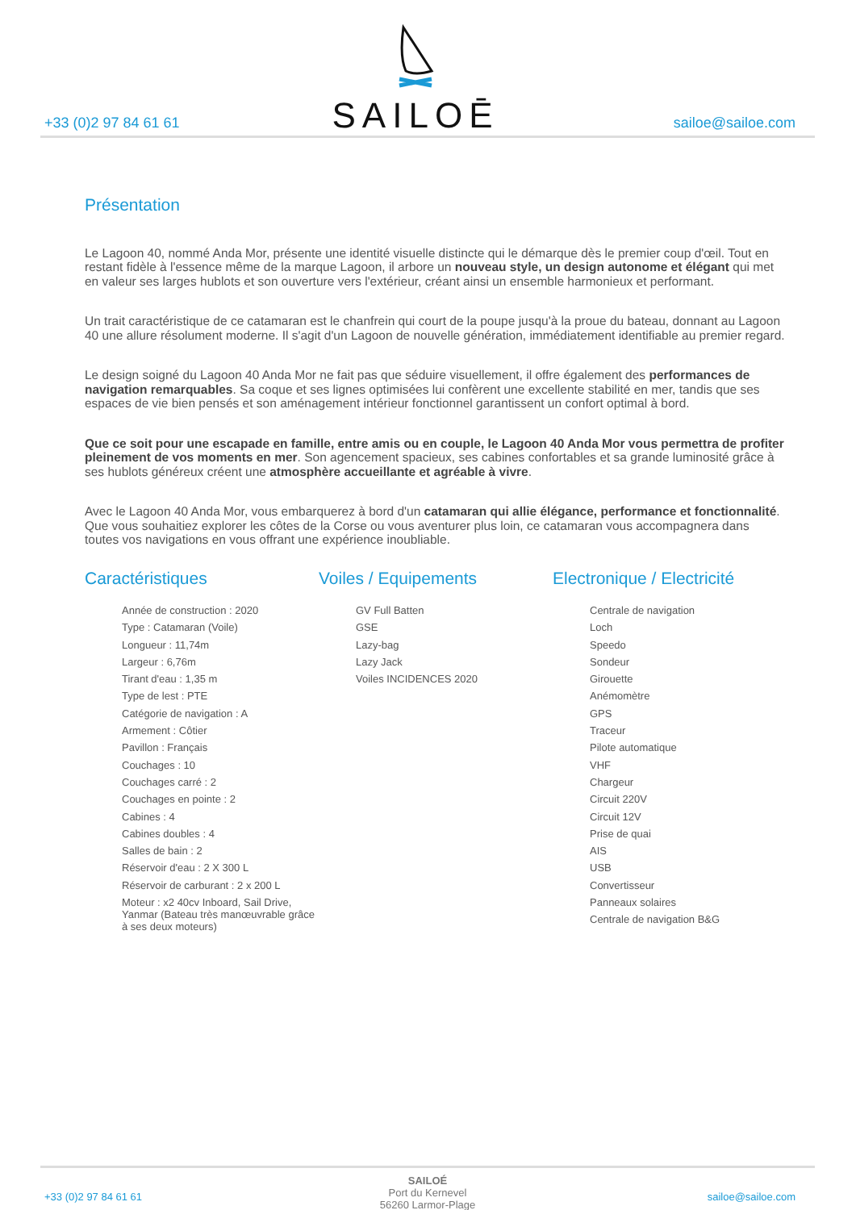+33 (0)2 97 84 61 61
SAILOĒ
sailoe@sailoe.com
Présentation
Le Lagoon 40, nommé Anda Mor, présente une identité visuelle distincte qui le démarque dès le premier coup d'œil. Tout en restant fidèle à l'essence même de la marque Lagoon, il arbore un nouveau style, un design autonome et élégant qui met en valeur ses larges hublots et son ouverture vers l'extérieur, créant ainsi un ensemble harmonieux et performant.
Un trait caractéristique de ce catamaran est le chanfrein qui court de la poupe jusqu'à la proue du bateau, donnant au Lagoon 40 une allure résolument moderne. Il s'agit d'un Lagoon de nouvelle génération, immédiatement identifiable au premier regard.
Le design soigné du Lagoon 40 Anda Mor ne fait pas que séduire visuellement, il offre également des performances de navigation remarquables. Sa coque et ses lignes optimisées lui confèrent une excellente stabilité en mer, tandis que ses espaces de vie bien pensés et son aménagement intérieur fonctionnel garantissent un confort optimal à bord.
Que ce soit pour une escapade en famille, entre amis ou en couple, le Lagoon 40 Anda Mor vous permettra de profiter pleinement de vos moments en mer. Son agencement spacieux, ses cabines confortables et sa grande luminosité grâce à ses hublots généreux créent une atmosphère accueillante et agréable à vivre.
Avec le Lagoon 40 Anda Mor, vous embarquerez à bord d'un catamaran qui allie élégance, performance et fonctionnalité. Que vous souhaitiez explorer les côtes de la Corse ou vous aventurer plus loin, ce catamaran vous accompagnera dans toutes vos navigations en vous offrant une expérience inoubliable.
Caractéristiques
Année de construction : 2020
Type : Catamaran (Voile)
Longueur : 11,74m
Largeur : 6,76m
Tirant d'eau : 1,35 m
Type de lest : PTE
Catégorie de navigation : A
Armement : Côtier
Pavillon : Français
Couchages : 10
Couchages carré : 2
Couchages en pointe : 2
Cabines : 4
Cabines doubles : 4
Salles de bain : 2
Réservoir d'eau : 2 X 300 L
Réservoir de carburant : 2 x 200 L
Moteur : x2 40cv Inboard, Sail Drive, Yanmar (Bateau très manœuvrable grâce à ses deux moteurs)
Voiles / Equipements
GV Full Batten
GSE
Lazy-bag
Lazy Jack
Voiles INCIDENCES 2020
Electronique / Electricité
Centrale de navigation
Loch
Speedo
Sondeur
Girouette
Anémomètre
GPS
Traceur
Pilote automatique
VHF
Chargeur
Circuit 220V
Circuit 12V
Prise de quai
AIS
USB
Convertisseur
Panneaux solaires
Centrale de navigation B&G
+33 (0)2 97 84 61 61
SAILOÉ
Port du Kernevel
56260 Larmor-Plage
sailoe@sailoe.com